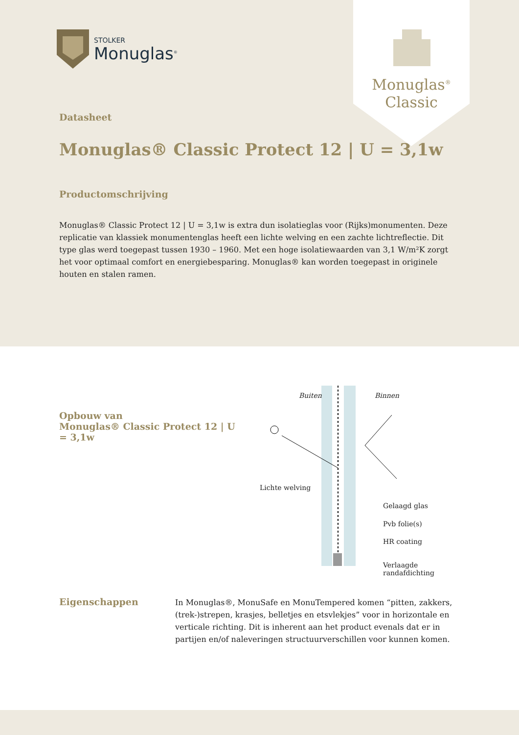STOLKER
Monuglas<sup>®</sup>
Monuglas<sup>®</sup>
Classic
Datasheet
Monuglas® Classic Protect 12 | U = 3,1w
Productomschrijving
Monuglas® Classic Protect 12 | U = 3,1w is extra dun isolatieglas voor (Rijks)monumenten. Deze replicatie van klassiek monumentenglas heeft een lichte welving en een zachte lichtreflectie. Dit type glas werd toegepast tussen 1930 – 1960. Met een hoge isolatiewaarden van 3,1 W/m²K zorgt het voor optimaal comfort en energiebesparing. Monuglas® kan worden toegepast in originele houten en stalen ramen.
Opbouw van
Monuglas® Classic Protect 12 | U = 3,1w
Buiten Binnen
Lichte welving
Gelaagd glas
Pvb folie(s)
HR coating
Verlaagde randafdichting
Eigenschappen
In Monuglas®, MonuSafe en MonuTempered komen “pitten, zakkers, (trek-)strepen, krasjes, belletjes en etsvlekjes” voor in horizontale en verticale richting. Dit is inherent aan het product evenals dat er in partijen en/of naleveringen structuurverschillen voor kunnen komen.